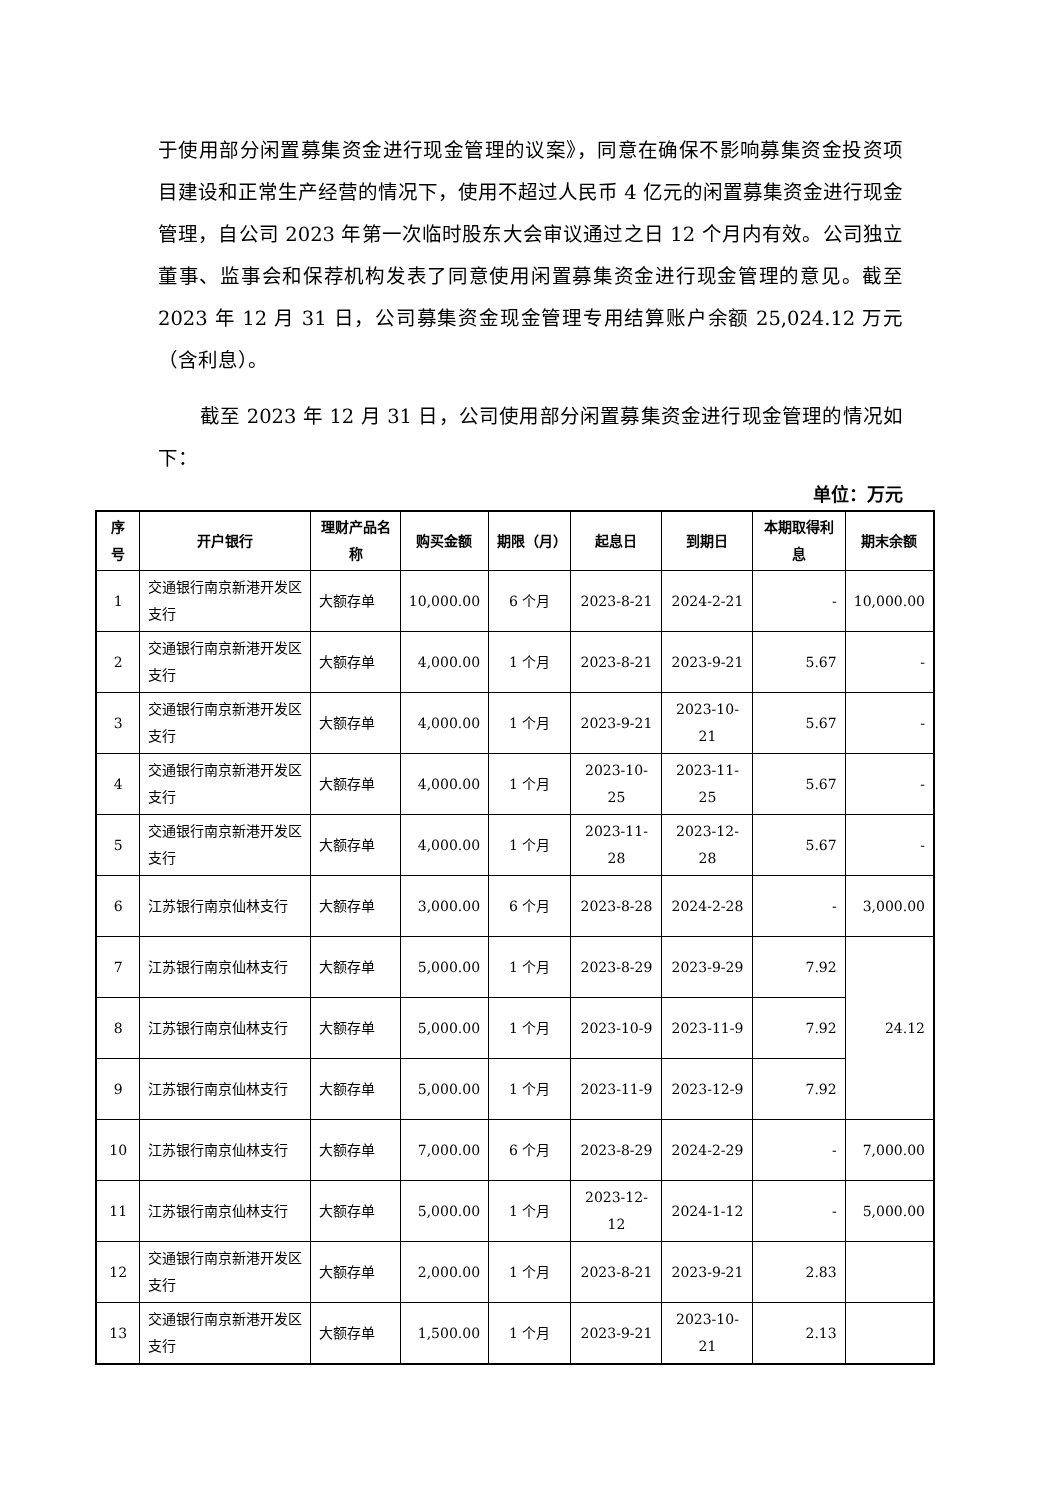于使用部分闲置募集资金进行现金管理的议案》，同意在确保不影响募集资金投资项目建设和正常生产经营的情况下，使用不超过人民币 4 亿元的闲置募集资金进行现金管理，自公司 2023 年第一次临时股东大会审议通过之日 12 个月内有效。公司独立董事、监事会和保荐机构发表了同意使用闲置募集资金进行现金管理的意见。截至 2023 年 12 月 31 日，公司募集资金现金管理专用结算账户余额 25,024.12 万元（含利息）。
截至 2023 年 12 月 31 日，公司使用部分闲置募集资金进行现金管理的情况如下：
单位：万元
| 序号 | 开户银行 | 理财产品名称 | 购买金额 | 期限（月） | 起息日 | 到期日 | 本期取得利息 | 期末余额 |
| --- | --- | --- | --- | --- | --- | --- | --- | --- |
| 1 | 交通银行南京新港开发区支行 | 大额存单 | 10,000.00 | 6 个月 | 2023-8-21 | 2024-2-21 | - | 10,000.00 |
| 2 | 交通银行南京新港开发区支行 | 大额存单 | 4,000.00 | 1 个月 | 2023-8-21 | 2023-9-21 | 5.67 | - |
| 3 | 交通银行南京新港开发区支行 | 大额存单 | 4,000.00 | 1 个月 | 2023-9-21 | 2023-10-21 | 5.67 | - |
| 4 | 交通银行南京新港开发区支行 | 大额存单 | 4,000.00 | 1 个月 | 2023-10-25 | 2023-11-25 | 5.67 | - |
| 5 | 交通银行南京新港开发区支行 | 大额存单 | 4,000.00 | 1 个月 | 2023-11-28 | 2023-12-28 | 5.67 | - |
| 6 | 江苏银行南京仙林支行 | 大额存单 | 3,000.00 | 6 个月 | 2023-8-28 | 2024-2-28 | - | 3,000.00 |
| 7 | 江苏银行南京仙林支行 | 大额存单 | 5,000.00 | 1 个月 | 2023-8-29 | 2023-9-29 | 7.92 | 24.12 |
| 8 | 江苏银行南京仙林支行 | 大额存单 | 5,000.00 | 1 个月 | 2023-10-9 | 2023-11-9 | 7.92 | |
| 9 | 江苏银行南京仙林支行 | 大额存单 | 5,000.00 | 1 个月 | 2023-11-9 | 2023-12-9 | 7.92 | |
| 10 | 江苏银行南京仙林支行 | 大额存单 | 7,000.00 | 6 个月 | 2023-8-29 | 2024-2-29 | - | 7,000.00 |
| 11 | 江苏银行南京仙林支行 | 大额存单 | 5,000.00 | 1 个月 | 2023-12-12 | 2024-1-12 | - | 5,000.00 |
| 12 | 交通银行南京新港开发区支行 | 大额存单 | 2,000.00 | 1 个月 | 2023-8-21 | 2023-9-21 | 2.83 | |
| 13 | 交通银行南京新港开发区支行 | 大额存单 | 1,500.00 | 1 个月 | 2023-9-21 | 2023-10-21 | 2.13 | |